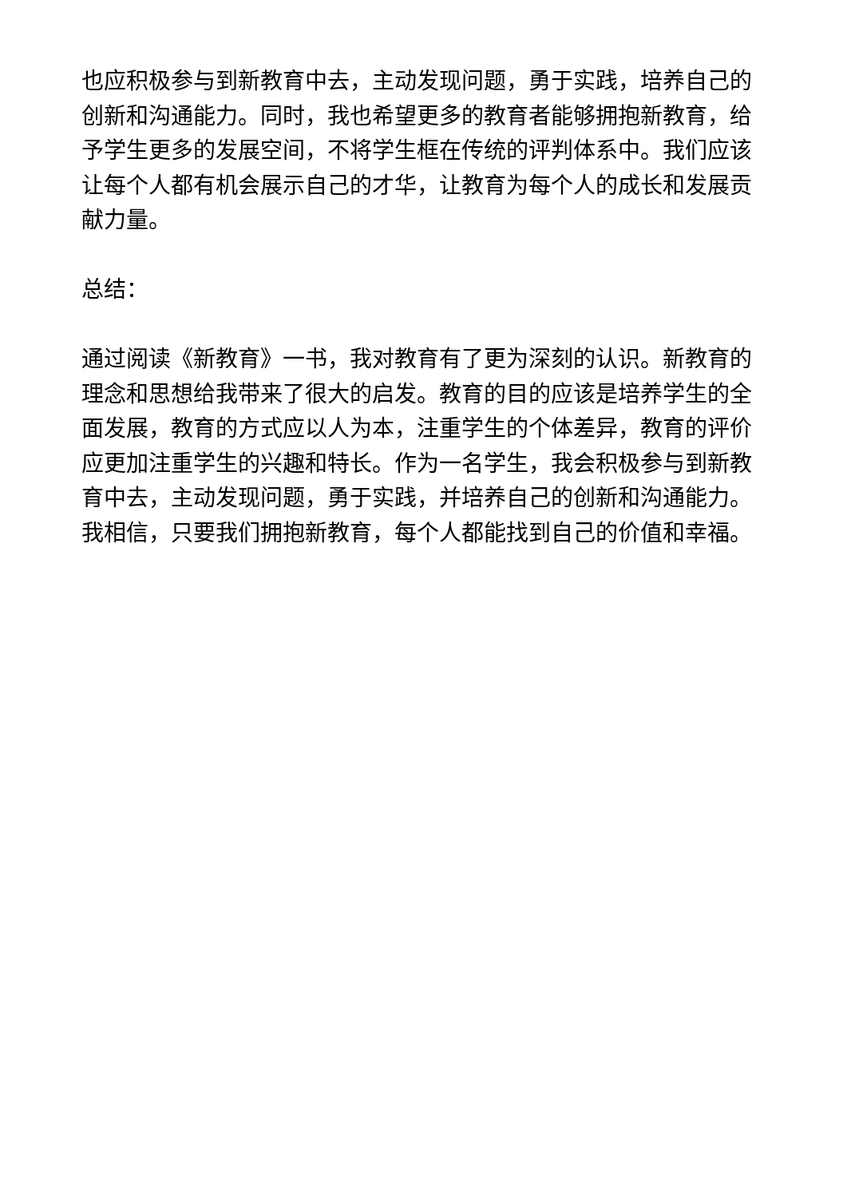也应积极参与到新教育中去，主动发现问题，勇于实践，培养自己的创新和沟通能力。同时，我也希望更多的教育者能够拥抱新教育，给予学生更多的发展空间，不将学生框在传统的评判体系中。我们应该让每个人都有机会展示自己的才华，让教育为每个人的成长和发展贡献力量。
总结：
通过阅读《新教育》一书，我对教育有了更为深刻的认识。新教育的理念和思想给我带来了很大的启发。教育的目的应该是培养学生的全面发展，教育的方式应以人为本，注重学生的个体差异，教育的评价应更加注重学生的兴趣和特长。作为一名学生，我会积极参与到新教育中去，主动发现问题，勇于实践，并培养自己的创新和沟通能力。我相信，只要我们拥抱新教育，每个人都能找到自己的价值和幸福。